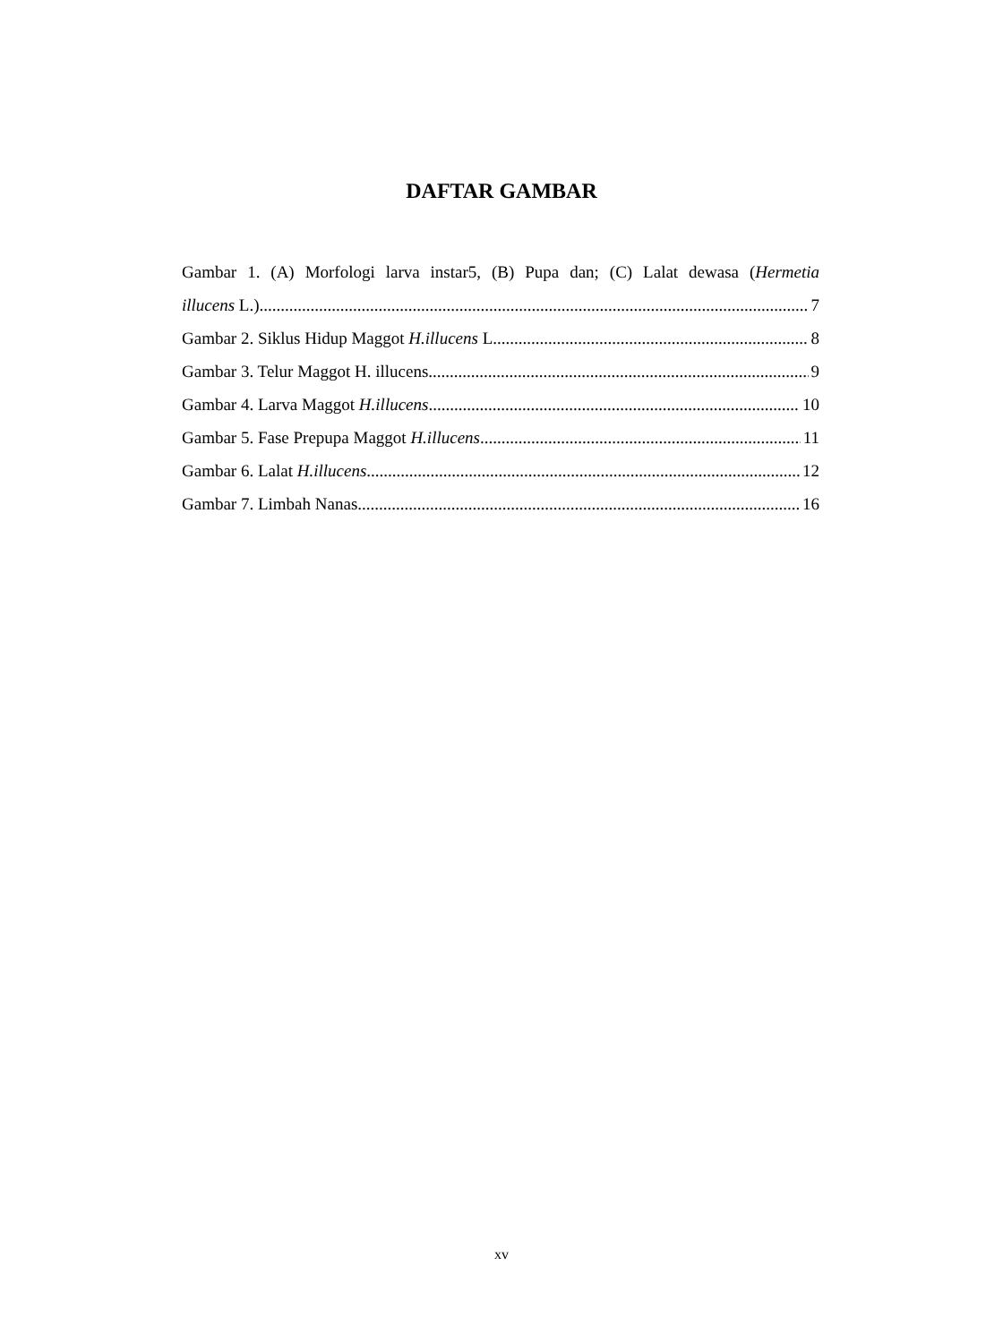DAFTAR GAMBAR
Gambar 1. (A) Morfologi larva instar5, (B) Pupa dan; (C) Lalat dewasa (Hermetia
illucens L.) 7
Gambar 2. Siklus Hidup Maggot H.illucens L. 8
Gambar 3. Telur Maggot H. illucens 9
Gambar 4. Larva Maggot H.illucens 10
Gambar 5. Fase Prepupa Maggot H.illucens 11
Gambar 6. Lalat H.illucens 12
Gambar 7. Limbah Nanas 16
xv